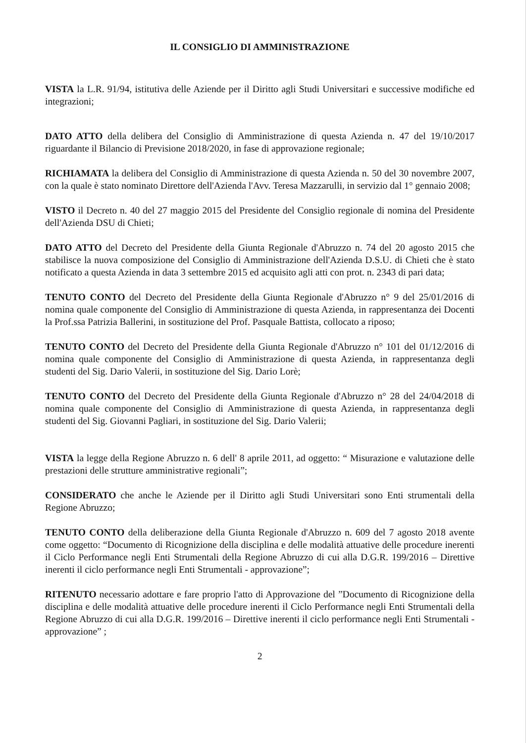IL CONSIGLIO DI AMMINISTRAZIONE
VISTA la L.R. 91/94, istitutiva delle Aziende per il Diritto agli Studi Universitari e successive modifiche ed integrazioni;
DATO ATTO della delibera del Consiglio di Amministrazione di questa Azienda n. 47 del 19/10/2017 riguardante il Bilancio di Previsione 2018/2020, in fase di approvazione regionale;
RICHIAMATA la delibera del Consiglio di Amministrazione di questa Azienda n. 50 del 30 novembre 2007, con la quale è stato nominato Direttore dell'Azienda l'Avv. Teresa Mazzarulli, in servizio dal 1° gennaio 2008;
VISTO il Decreto n. 40 del 27 maggio 2015 del Presidente del Consiglio regionale di nomina del Presidente dell'Azienda DSU di Chieti;
DATO ATTO del Decreto del Presidente della Giunta Regionale d'Abruzzo n. 74 del 20 agosto 2015 che stabilisce la nuova composizione del Consiglio di Amministrazione dell'Azienda D.S.U. di Chieti che è stato notificato a questa Azienda in data 3 settembre 2015 ed acquisito agli atti con prot. n. 2343 di pari data;
TENUTO CONTO del Decreto del Presidente della Giunta Regionale d'Abruzzo n° 9 del 25/01/2016 di nomina quale componente del Consiglio di Amministrazione di questa Azienda, in rappresentanza dei Docenti la Prof.ssa Patrizia Ballerini, in sostituzione del Prof. Pasquale Battista, collocato a riposo;
TENUTO CONTO del Decreto del Presidente della Giunta Regionale d'Abruzzo n° 101 del 01/12/2016 di nomina quale componente del Consiglio di Amministrazione di questa Azienda, in rappresentanza degli studenti del Sig. Dario Valerii, in sostituzione del Sig. Dario Lorè;
TENUTO CONTO del Decreto del Presidente della Giunta Regionale d'Abruzzo n° 28 del 24/04/2018 di nomina quale componente del Consiglio di Amministrazione di questa Azienda, in rappresentanza degli studenti del Sig. Giovanni Pagliari, in sostituzione del Sig. Dario Valerii;
VISTA la legge della Regione Abruzzo n. 6 dell' 8 aprile 2011, ad oggetto: “ Misurazione e valutazione delle prestazioni delle strutture amministrative regionali”;
CONSIDERATO che anche le Aziende per il Diritto agli Studi Universitari sono Enti strumentali della Regione Abruzzo;
TENUTO CONTO della deliberazione della Giunta Regionale d'Abruzzo n. 609 del 7 agosto 2018 avente come oggetto: “Documento di Ricognizione della disciplina e delle modalità attuative delle procedure inerenti il Ciclo Performance negli Enti Strumentali della Regione Abruzzo di cui alla D.G.R. 199/2016 – Direttive inerenti il ciclo performance negli Enti Strumentali - approvazione”;
RITENUTO necessario adottare e fare proprio l'atto di Approvazione del ”Documento di Ricognizione della disciplina e delle modalità attuative delle procedure inerenti il Ciclo Performance negli Enti Strumentali della Regione Abruzzo di cui alla D.G.R. 199/2016 – Direttive inerenti il ciclo performance negli Enti Strumentali - approvazione” ;
2